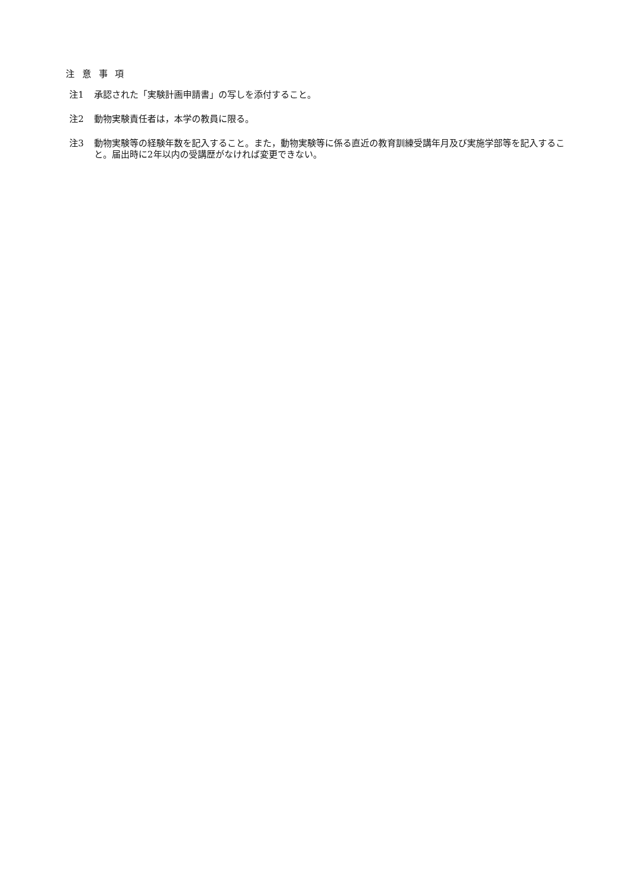注 意 事 項
注1 承認された「実験計画申請書」の写しを添付すること。
注2 動物実験責任者は，本学の教員に限る。
注3 動物実験等の経験年数を記入すること。また，動物実験等に係る直近の教育訓練受講年月及び実施学部等を記入すること。届出時に2年以内の受講歴がなければ変更できない。